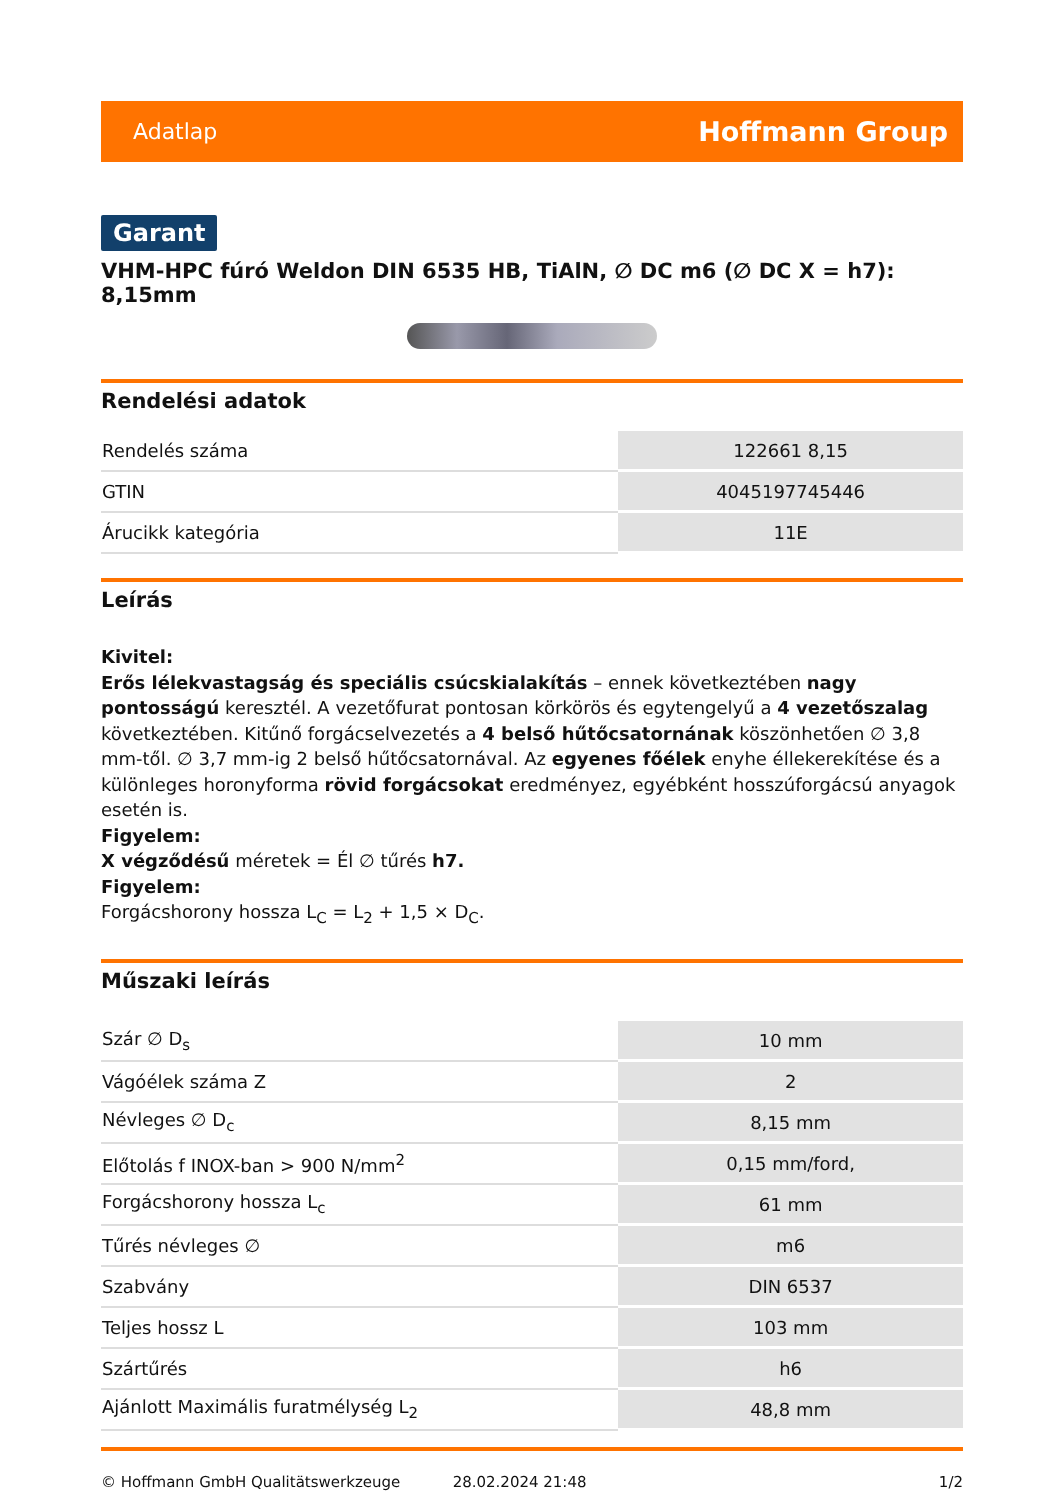Adatlap Hoffmann Group
Garant
VHM-HPC fúró Weldon DIN 6535 HB, TiAlN, ∅ DC m6 (∅ DC X = h7): 8,15mm
Rendelési adatok
| Rendelés száma | 122661 8,15 |
| GTIN | 4045197745446 |
| Árucikk kategória | 11E |
Leírás
Kivitel:
Erős lélekvastagság és speciális csúcskialakítás – ennek következtében nagy pontosságú keresztél. A vezetőfurat pontosan körkörös és egytengelyű a 4 vezetőszalag következtében. Kitűnő forgácselvezetés a 4 belső hűtőcsatornának köszönhetően ∅ 3,8 mm-től. ∅ 3,7 mm-ig 2 belső hűtőcsatornával. Az egyenes főélek enyhe éllekerekítése és a különleges horonyforma rövid forgácsokat eredményez, egyébként hosszúforgácsú anyagok esetén is.
Figyelem:
X végződésű méretek = Él ∅ tűrés h7.
Figyelem:
Forgácshorony hossza L<sub>C</sub> = L<sub>2</sub> + 1,5 × D<sub>C</sub>.
Műszaki leírás
| Szár ∅ D<sub>s</sub> | 10 mm |
| Vágóélek száma Z | 2 |
| Névleges ∅ D<sub>c</sub> | 8,15 mm |
| Előtolás f INOX-ban > 900 N/mm<sup>2</sup> | 0,15 mm/ford, |
| Forgácshorony hossza L<sub>c</sub> | 61 mm |
| Tűrés névleges ∅ | m6 |
| Szabvány | DIN 6537 |
| Teljes hossz L | 103 mm |
| Szártűrés | h6 |
| Ajánlott Maximális furatmélység L<sub>2</sub> | 48,8 mm |
© Hoffmann GmbH Qualitätswerkzeuge 28.02.2024 21:48 1/2